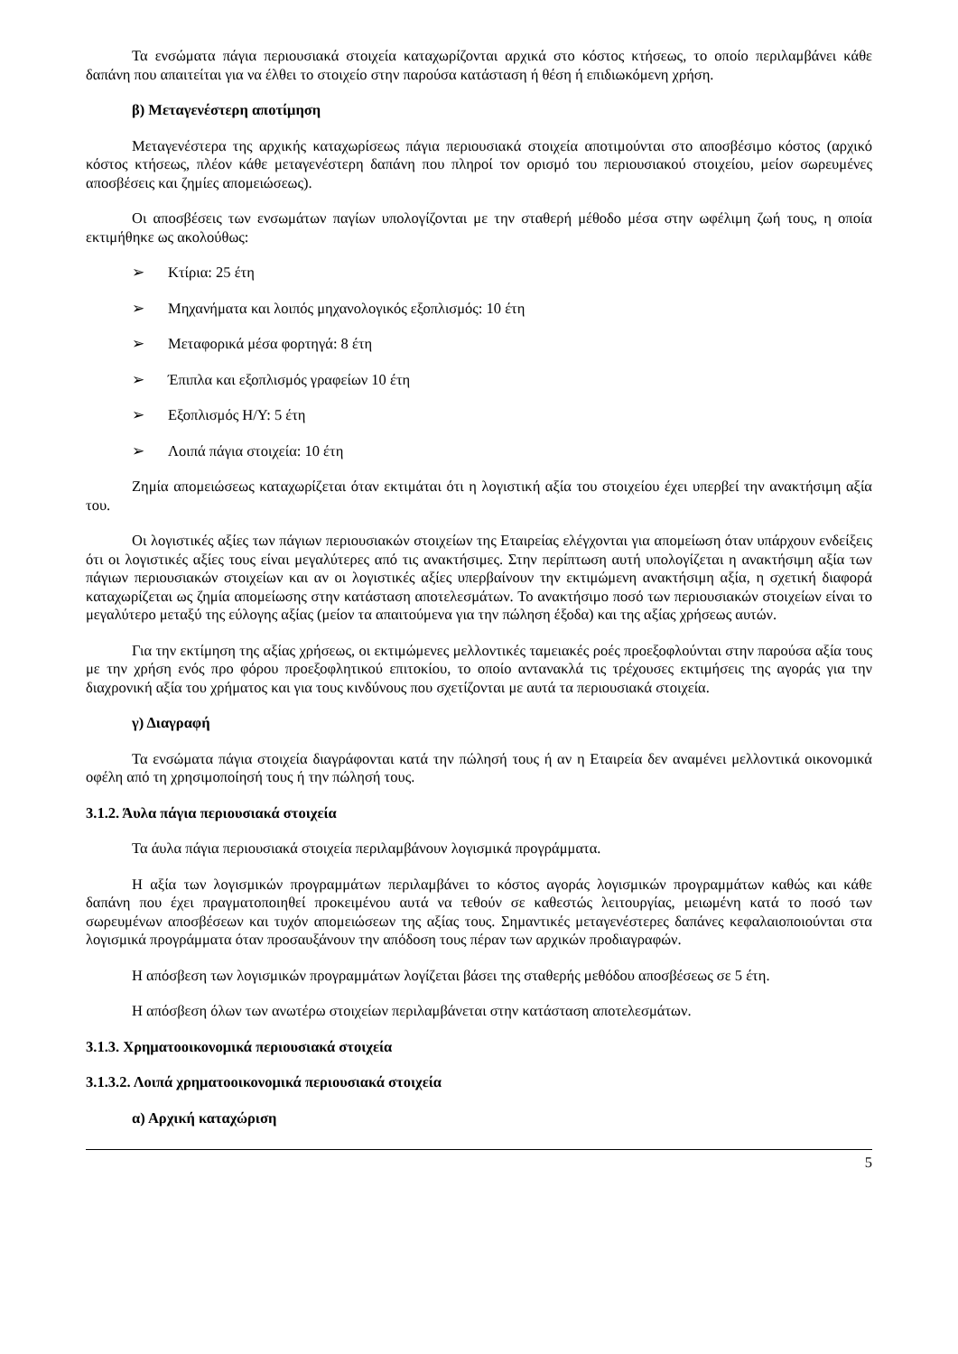Τα ενσώματα πάγια περιουσιακά στοιχεία καταχωρίζονται αρχικά στο κόστος κτήσεως, το οποίο περιλαμβάνει κάθε δαπάνη που απαιτείται για να έλθει το στοιχείο στην παρούσα κατάσταση ή θέση ή επιδιωκόμενη χρήση.
β) Μεταγενέστερη αποτίμηση
Μεταγενέστερα της αρχικής καταχωρίσεως πάγια περιουσιακά στοιχεία αποτιμούνται στο αποσβέσιμο κόστος (αρχικό κόστος κτήσεως, πλέον κάθε μεταγενέστερη δαπάνη που πληροί τον ορισμό του περιουσιακού στοιχείου, μείον σωρευμένες αποσβέσεις και ζημίες απομειώσεως).
Οι αποσβέσεις των ενσωμάτων παγίων υπολογίζονται με την σταθερή μέθοδο μέσα στην ωφέλιμη ζωή τους, η οποία εκτιμήθηκε ως ακολούθως:
➢ Κτίρια: 25 έτη
➢ Μηχανήματα και λοιπός μηχανολογικός εξοπλισμός: 10 έτη
➢ Μεταφορικά μέσα φορτηγά: 8 έτη
➢ Έπιπλα και εξοπλισμός γραφείων 10 έτη
➢ Εξοπλισμός Η/Υ: 5 έτη
➢ Λοιπά πάγια στοιχεία: 10 έτη
Ζημία απομειώσεως καταχωρίζεται όταν εκτιμάται ότι η λογιστική αξία του στοιχείου έχει υπερβεί την ανακτήσιμη αξία του.
Οι λογιστικές αξίες των πάγιων περιουσιακών στοιχείων της Εταιρείας ελέγχονται για απομείωση όταν υπάρχουν ενδείξεις ότι οι λογιστικές αξίες τους είναι μεγαλύτερες από τις ανακτήσιμες. Στην περίπτωση αυτή υπολογίζεται η ανακτήσιμη αξία των πάγιων περιουσιακών στοιχείων και αν οι λογιστικές αξίες υπερβαίνουν την εκτιμώμενη ανακτήσιμη αξία, η σχετική διαφορά καταχωρίζεται ως ζημία απομείωσης στην κατάσταση αποτελεσμάτων. Το ανακτήσιμο ποσό των περιουσιακών στοιχείων είναι το μεγαλύτερο μεταξύ της εύλογης αξίας (μείον τα απαιτούμενα για την πώληση έξοδα) και της αξίας χρήσεως αυτών.
Για την εκτίμηση της αξίας χρήσεως, οι εκτιμώμενες μελλοντικές ταμειακές ροές προεξοφλούνται στην παρούσα αξία τους με την χρήση ενός προ φόρου προεξοφλητικού επιτοκίου, το οποίο αντανακλά τις τρέχουσες εκτιμήσεις της αγοράς για την διαχρονική αξία του χρήματος και για τους κινδύνους που σχετίζονται με αυτά τα περιουσιακά στοιχεία.
γ) Διαγραφή
Τα ενσώματα πάγια στοιχεία διαγράφονται κατά την πώλησή τους ή αν η Εταιρεία δεν αναμένει μελλοντικά οικονομικά οφέλη από τη χρησιμοποίησή τους ή την πώλησή τους.
3.1.2. Άυλα πάγια περιουσιακά στοιχεία
Τα άυλα πάγια περιουσιακά στοιχεία περιλαμβάνουν λογισμικά προγράμματα.
Η αξία των λογισμικών προγραμμάτων περιλαμβάνει το κόστος αγοράς λογισμικών προγραμμάτων καθώς και κάθε δαπάνη που έχει πραγματοποιηθεί προκειμένου αυτά να τεθούν σε καθεστώς λειτουργίας, μειωμένη κατά το ποσό των σωρευμένων αποσβέσεων και τυχόν απομειώσεων της αξίας τους. Σημαντικές μεταγενέστερες δαπάνες κεφαλαιοποιούνται στα λογισμικά προγράμματα όταν προσαυξάνουν την απόδοση τους πέραν των αρχικών προδιαγραφών.
Η απόσβεση των λογισμικών προγραμμάτων λογίζεται βάσει της σταθερής μεθόδου αποσβέσεως σε 5 έτη.
Η απόσβεση όλων των ανωτέρω στοιχείων περιλαμβάνεται στην κατάσταση αποτελεσμάτων.
3.1.3. Χρηματοοικονομικά περιουσιακά στοιχεία
3.1.3.2. Λοιπά χρηματοοικονομικά περιουσιακά στοιχεία
α) Αρχική καταχώριση
5